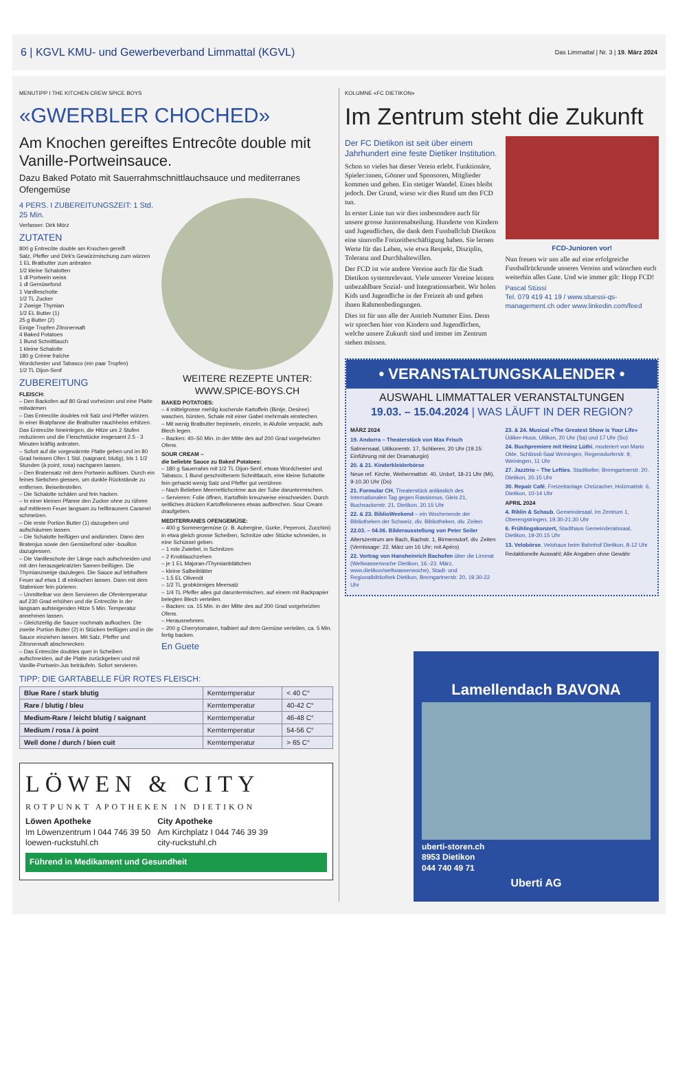6 | KGVL KMU- und Gewerbeverband Limmattal (KGVL)
Das Limmattal | Nr. 3 | 19. März 2024
MENUTIPP I THE KITCHEN CREW SPICE BOYS
«GWERBLER CHOCHED»
Am Knochen gereiftes Entrecôte double mit Vanille-Portweinsauce.
Dazu Baked Potato mit Sauerrahmschnittlauchsauce und mediterranes Ofengemüse
4 PERS. I ZUBEREITUNGSZEIT: 1 Std. 25 Min.
Verfasser: Dirk Mörz
ZUTATEN
800 g Entrecôte double am Knochen gereift
Salz, Pfeffer und Dirk’s Gewürzmischung zum würzen
1 EL Bratbutter zum anbraten
1/2 kleine Schalotten
1 dl Portwein weiss
1 dl Gemüsefond
1 Vanilleschotte
1/2 TL Zucker
2 Zweige Thymian
1/2 EL Butter (1)
25 g Butter (2)
Einige Tropfen Zitronensaft
4 Baked Potatoes
1 Bund Schnittlauch
1 kleine Schalotte
180 g Crème fraîche
Wordchester und Tabasco (ein paar Tropfen)
1/2 TL Dijon-Senf
ZUBEREITUNG
FLEISCH:
– Den Backofen auf 80 Grad vorheizen und eine Platte mitwärmen
– Das Entrecôte doubles mit Salz und Pfeffer würzen. In einer Bratpfanne die Bratbutter rauchheiss erhitzen. Das Entrecôte hineinlegen, die Hitze um 2 Stufen reduzieren und die Fleischstücke insgesamt 2.5 - 3 Minuten kräftig anbraten.
– Sofort auf die vorgewärmte Platte geben und im 80 Grad heissen Ofen 1 Std. (saignant, blutig), bis 1 1/2 Stunden (à point, rosa) nachgaren lassen.
– Den Bratensatz mit dem Portwein auflösen. Durch ein feines Siebchen giessen, um dunkle Rückstände zu entfernen. Beiseitestellen.
– Die Schalotte schälen und fein hacken.
– In einer kleinen Pfanne den Zucker ohne zu rühren auf mittlerem Feuer langsam zu hellbraunem Caramel schmelzen.
– Die erste Portion Butter (1) dazugeben und aufschäumen lassen.
– Die Schalotte beifügen und andünsten. Dann den Bratenjus sowie den Gemüsefond oder -bouillon dazugiessen.
– Die Vanilleschote der Länge nach aufschneiden und mit den herausgekratzten Samen beifügen. Die Thymianzweige dazulegen. Die Sauce auf lebhaftem Feuer auf etwa 1 dl einkochen lassen. Dann mit dem Stabmixer fein pürieren.
– Unmittelbar vor dem Servieren die Ofentemperatur auf 230 Grad erhöhen und die Entrecôte in der langsam aufsteigenden Hitze 5 Min. Temperatur annehmen lassen.
– Gleichzeitig die Sauce nochmals aufkochen. Die zweite Portion Butter (2) in Stücken beifügen und in die Sauce einziehen lassen. Mit Salz, Pfeffer und Zitronensaft abschmecken.
– Das Entrecôte doubles quer in Scheiben aufschneiden, auf die Platte zurückgeben und mit Vanille-Portwein-Jus beträufeln. Sofort servieren.
WEITERE REZEPTE UNTER:
WWW.SPICE-BOYS.CH
BAKED POTATOES:
– 4 mittelgrosse mehlig kochende Kartoffeln (Bintje, Desiree) waschen, bürsten, Schale mit einer Gabel mehrmals einstechen.
– Mit wenig Bratbutter bepinseln, einzeln, in Alufolie verpackt, aufs Blech legen.
– Backen: 40–50 Min. in der Mitte des auf 200 Grad vorgeheizten Ofens.
SOUR CREAM –
die beliebte Sauce zu Baked Potatoes:
– 180 g Sauerrahm mit 1/2 TL Dijon-Senf, etwas Wordchester und Tabasco, 1 Bund geschnittenem Schnittlauch, eine kleine Schalotte fein gehackt wenig Salz und Pfeffer gut verrühren
– Nach Belieben Meerrettichcrème aus der Tube daruntermischen.
– Servieren: Folie öffnen, Kartoffeln kreuzweise einschneiden. Durch seitliches drücken Kartoffelinneres etwas aufbrechen. Sour Cream draufgeben.
MEDITERRANES OFENGEMÜSE:
– 400 g Sommergemüse (z. B. Aubergine, Gurke, Peperoni, Zucchini) in etwa gleich grosse Scheiben, Schnitze oder Stücke schneiden, in eine Schüssel geben.
– 1 rote Zwiebel, in Schnitzen
– 2 Knoblauchzehen
– je 1 EL Majoran-/Thymianblättchen
– kleine Salbeiblätter
– 1.5 EL Olivenöl
– 1/2 TL grobkörniges Meersalz
– 1/4 TL Pfeffer alles gut daruntermischen, auf einem mit Backpapier belegten Blech verteilen.
– Backen: ca. 15 Min. in der Mitte des auf 200 Grad vorgeheizten Ofens.
– Herausnehmen.
– 200 g Cherrytomaten, halbiert auf dem Gemüse verteilen, ca. 5 Min. fertig backen.
En Guete
TIPP: DIE GARTABELLE FÜR ROTES FLEISCH:
| Blue Rare / stark blutig | Kerntemperatur | < 40 C° |
| Rare / blutig / bleu | Kerntemperatur | 40-42 C° |
| Medium-Rare / leicht blutig / saignant | Kerntemperatur | 46-48 C° |
| Medium / rosa / à point | Kerntemperatur | 54-56 C° |
| Well done / durch / bien cuit | Kerntemperatur | > 65 C° |
LÖWEN & CITY
ROTPUNKT APOTHEKEN IN DIETIKON
Löwen Apotheke
Im Löwenzentrum I 044 746 39 50
loewen-ruckstuhl.ch
City Apotheke
Am Kirchplatz I 044 746 39 39
city-ruckstuhl.ch
Führend in Medikament und Gesundheit
KOLUMNE «FC DIETIKON»
Im Zentrum steht die Zukunft
Der FC Dietikon ist seit über einem Jahrhundert eine feste Dietiker Institution.
Schon so vieles hat dieser Verein erlebt. Funktionäre, Spieler:innen, Gönner und Sponsoren, Mitglieder kommen und gehen. Ein stetiger Wandel. Eines bleibt jedoch. Der Grund, wieso wir dies Rund um den FCD tun.
In erster Linie tun wir dies insbesondere auch für unsere grosse Juniorenabteilung. Hunderte von Kindern und Jugendlichen, die dank dem Fussballclub Dietikon eine sinnvolle Freizeitbeschäftigung haben. Sie lernen Werte für das Leben, wie etwa Respekt, Disziplin, Toleranz und Durchhaltewillen.
Der FCD ist wie andere Vereine auch für die Stadt Dietikon systemrelevant. Viele unserer Vereine leisten unbezahlbare Sozial- und Integrationsarbeit. Wir holen Kids und Jugendliche in der Freizeit ab und geben ihnen Rahmenbedingungen.
Dies ist für uns alle der Antrieb Nummer Eins. Denn wir sprechen hier von Kindern und Jugendlichen, welche unsere Zukunft sind und immer im Zentrum stehen müssen.
FCD-Junioren vor!
Nun freuen wir uns alle auf eine erfolgreiche Fussballrückrunde unseres Vereins und wünschen euch weiterhin alles Gute. Und wie immer gilt: Hopp FCD!
Pascal Stüssi
Tel. 079 419 41 19 / www.stuessi-qs-management.ch oder www.linkedin.com/feed
• VERANSTALTUNGSKALENDER •
AUSWAHL LIMMATTALER VERANSTALTUNGEN
19.03. – 15.04.2024 | WAS LÄUFT IN DER REGION?
MÄRZ 2024
19. Andorra – Theaterstück von Max Frisch
Salmensaal, Uitikonerstr. 17, Schlieren, 20 Uhr (19.15: Einführung mit der Dramaturgin)
20. & 21. Kinderkleiderbörse
Neue ref. Kirche, Weihermattstr. 40, Urdorf, 18-21 Uhr (Mi), 9-10.30 Uhr (Do)
21. Formular CH, Theaterstück anlässlich des Internationalen Tag gegen Rassismus, Gleis 21, Buchsackerstr. 21, Dietikon, 20.15 Uhr
22. & 23. BiblioWeekend – ein Wochenende der Bibliotheken der Schweiz, div. Bibliotheken, div. Zeiten
22.03. – 04.06. Bilderausstellung von Peter Seiler
Alterszentrum am Bach, Bachstr. 1, Birmensdorf, div. Zeiten (Vernissage: 22. März um 16 Uhr; mit Apéro)
22. Vortrag von Hansheinrich Bachofen über die Limmat (Weltwasserwoche Dietikon, 16.-23. März, www.dietikon/weltwasserwoche), Stadt- und Regionalbibliothek Dietikon, Bremgartnerstr. 20, 19.30-22 Uhr
23. & 24. Musical «The Greatest Show is Your Life» Üdiker-Huus, Uitikon, 20 Uhr (Sa) und 17 Uhr (So)
24. Buchpremiere mit Heinz Lüthi, moderiert von Mario Okle, Schlössli-Saal Weiningen, Regensdorferstr. 9, Weiningen, 11 Uhr
27. Jazztrio – The Lefties, Stadtkeller, Bremgartnerstr. 20, Dietikon, 20.15 Uhr
30. Repair Café, Freizeitanlage Chrüzacher, Holzmattstr. 6, Dietikon, 10-14 Uhr
APRIL 2024
4. Riklin & Schaub, Gemeindesaal, Im Zentrum 1, Oberengstringen, 19.30-21.30 Uhr
6. Frühlingskonzert, Stadthaus Gemeinderatssaal, Dietikon, 19-20.15 Uhr
13. Velobörse, Velohaus beim Bahnhof Dietikon, 8-12 Uhr
Redaktionelle Auswahl; Alle Angaben ohne Gewähr
Lamellendach BAVONA
uberti-storen.ch
8953 Dietikon
044 740 49 71
Uberti AG